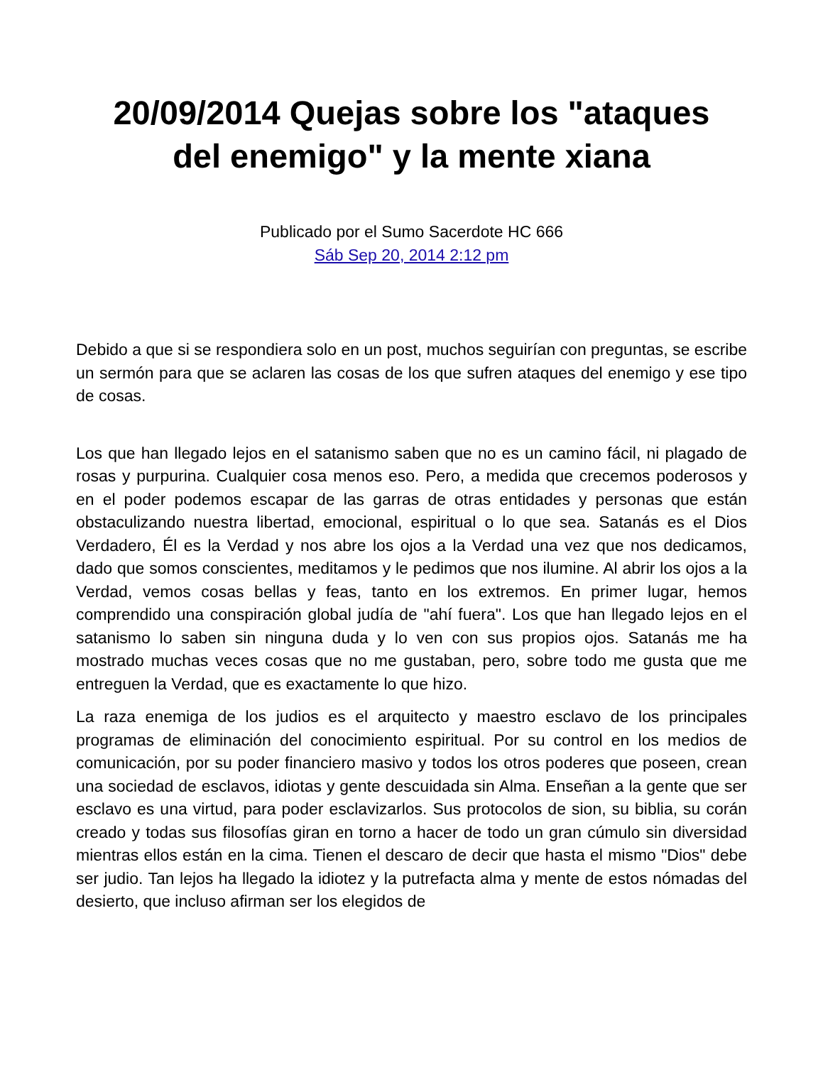20/09/2014 Quejas sobre los "ataques del enemigo" y la mente xiana
Publicado por el Sumo Sacerdote HC 666
Sáb Sep 20, 2014 2:12 pm
Debido a que si se respondiera solo en un post, muchos seguirían con preguntas, se escribe un sermón para que se aclaren las cosas de los que sufren ataques del enemigo y ese tipo de cosas.
Los que han llegado lejos en el satanismo saben que no es un camino fácil, ni plagado de rosas y purpurina. Cualquier cosa menos eso. Pero, a medida que crecemos poderosos y en el poder podemos escapar de las garras de otras entidades y personas que están obstaculizando nuestra libertad, emocional, espiritual o lo que sea. Satanás es el Dios Verdadero, Él es la Verdad y nos abre los ojos a la Verdad una vez que nos dedicamos, dado que somos conscientes, meditamos y le pedimos que nos ilumine. Al abrir los ojos a la Verdad, vemos cosas bellas y feas, tanto en los extremos. En primer lugar, hemos comprendido una conspiración global judía de "ahí fuera". Los que han llegado lejos en el satanismo lo saben sin ninguna duda y lo ven con sus propios ojos. Satanás me ha mostrado muchas veces cosas que no me gustaban, pero, sobre todo me gusta que me entreguen la Verdad, que es exactamente lo que hizo.
La raza enemiga de los judios es el arquitecto y maestro esclavo de los principales programas de eliminación del conocimiento espiritual. Por su control en los medios de comunicación, por su poder financiero masivo y todos los otros poderes que poseen, crean una sociedad de esclavos, idiotas y gente descuidada sin Alma. Enseñan a la gente que ser esclavo es una virtud, para poder esclavizarlos. Sus protocolos de sion, su biblia, su corán creado y todas sus filosofías giran en torno a hacer de todo un gran cúmulo sin diversidad mientras ellos están en la cima. Tienen el descaro de decir que hasta el mismo "Dios" debe ser judio. Tan lejos ha llegado la idiotez y la putrefacta alma y mente de estos nómadas del desierto, que incluso afirman ser los elegidos de